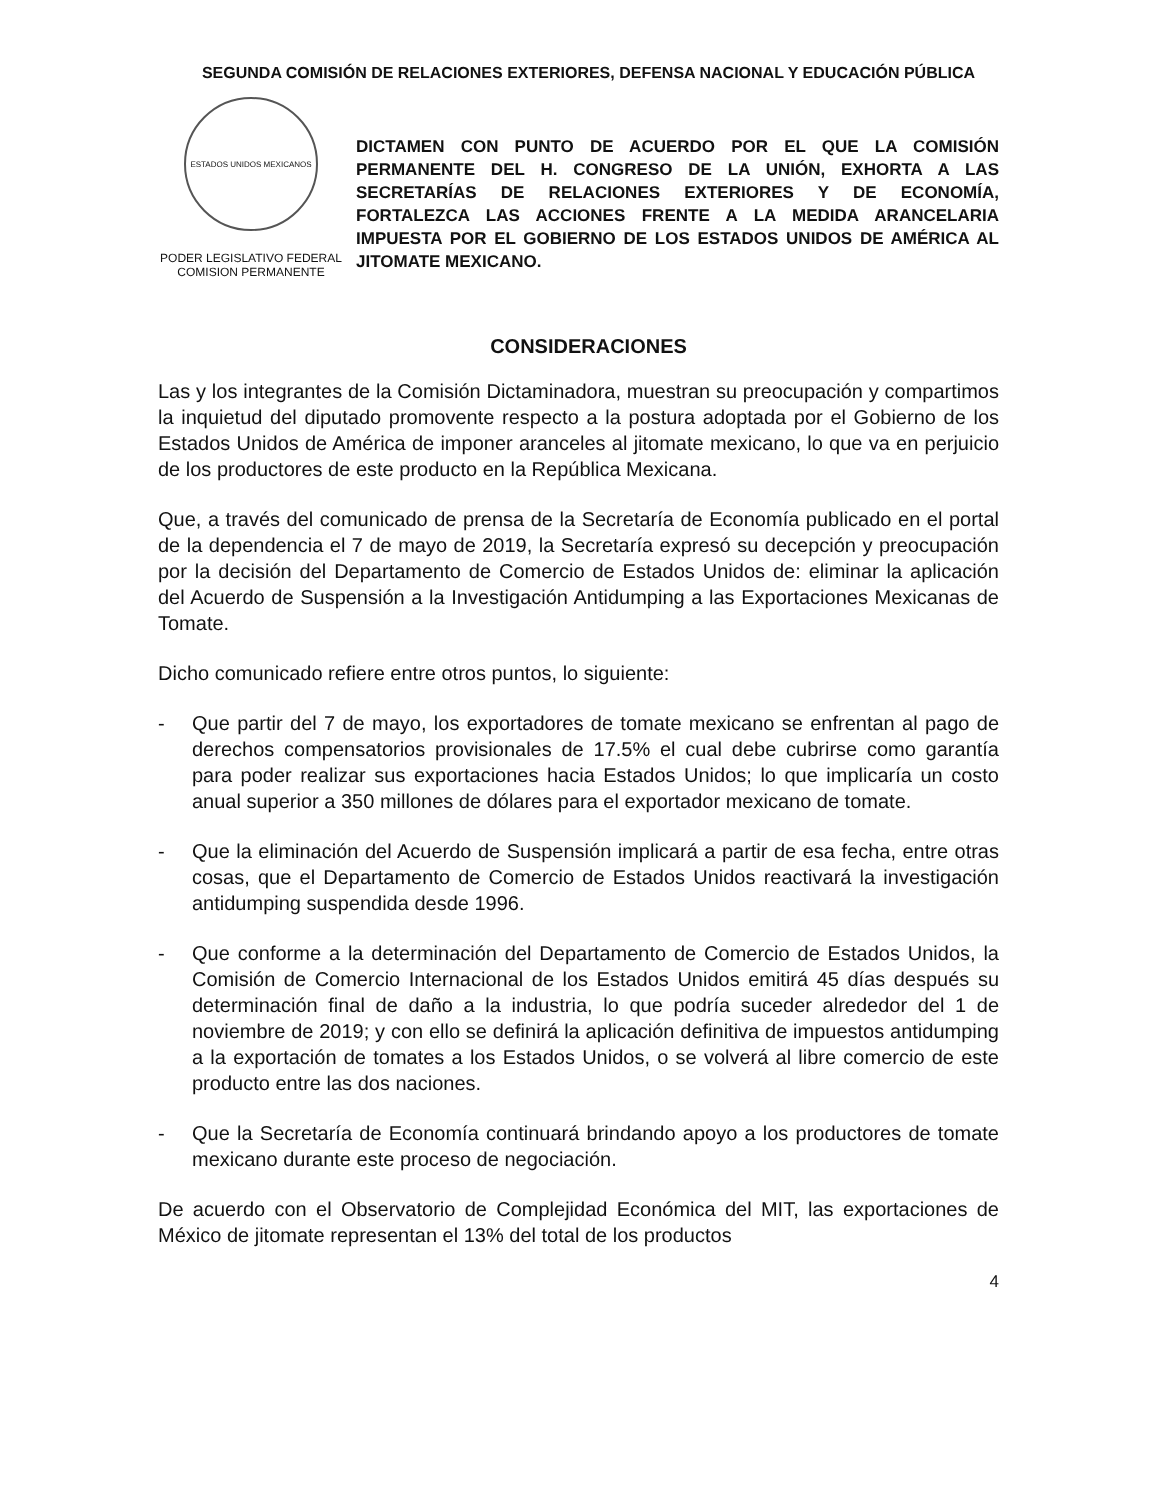SEGUNDA COMISIÓN DE RELACIONES EXTERIORES, DEFENSA NACIONAL Y EDUCACIÓN PÚBLICA
ESTADOS UNIDOS MEXICANOS
PODER LEGISLATIVO FEDERAL
COMISION PERMANENTE
DICTAMEN CON PUNTO DE ACUERDO POR EL QUE LA COMISIÓN PERMANENTE DEL H. CONGRESO DE LA UNIÓN, EXHORTA A LAS SECRETARÍAS DE RELACIONES EXTERIORES Y DE ECONOMÍA, FORTALEZCA LAS ACCIONES FRENTE A LA MEDIDA ARANCELARIA IMPUESTA POR EL GOBIERNO DE LOS ESTADOS UNIDOS DE AMÉRICA AL JITOMATE MEXICANO.
CONSIDERACIONES
Las y los integrantes de la Comisión Dictaminadora, muestran su preocupación y compartimos la inquietud del diputado promovente respecto a la postura adoptada por el Gobierno de los Estados Unidos de América de imponer aranceles al jitomate mexicano, lo que va en perjuicio de los productores de este producto en la República Mexicana.
Que, a través del comunicado de prensa de la Secretaría de Economía publicado en el portal de la dependencia el 7 de mayo de 2019, la Secretaría expresó su decepción y preocupación por la decisión del Departamento de Comercio de Estados Unidos de: eliminar la aplicación del Acuerdo de Suspensión a la Investigación Antidumping a las Exportaciones Mexicanas de Tomate.
Dicho comunicado refiere entre otros puntos, lo siguiente:
- Que partir del 7 de mayo, los exportadores de tomate mexicano se enfrentan al pago de derechos compensatorios provisionales de 17.5% el cual debe cubrirse como garantía para poder realizar sus exportaciones hacia Estados Unidos; lo que implicaría un costo anual superior a 350 millones de dólares para el exportador mexicano de tomate.
- Que la eliminación del Acuerdo de Suspensión implicará a partir de esa fecha, entre otras cosas, que el Departamento de Comercio de Estados Unidos reactivará la investigación antidumping suspendida desde 1996.
- Que conforme a la determinación del Departamento de Comercio de Estados Unidos, la Comisión de Comercio Internacional de los Estados Unidos emitirá 45 días después su determinación final de daño a la industria, lo que podría suceder alrededor del 1 de noviembre de 2019; y con ello se definirá la aplicación definitiva de impuestos antidumping a la exportación de tomates a los Estados Unidos, o se volverá al libre comercio de este producto entre las dos naciones.
- Que la Secretaría de Economía continuará brindando apoyo a los productores de tomate mexicano durante este proceso de negociación.
De acuerdo con el Observatorio de Complejidad Económica del MIT, las exportaciones de México de jitomate representan el 13% del total de los productos
4